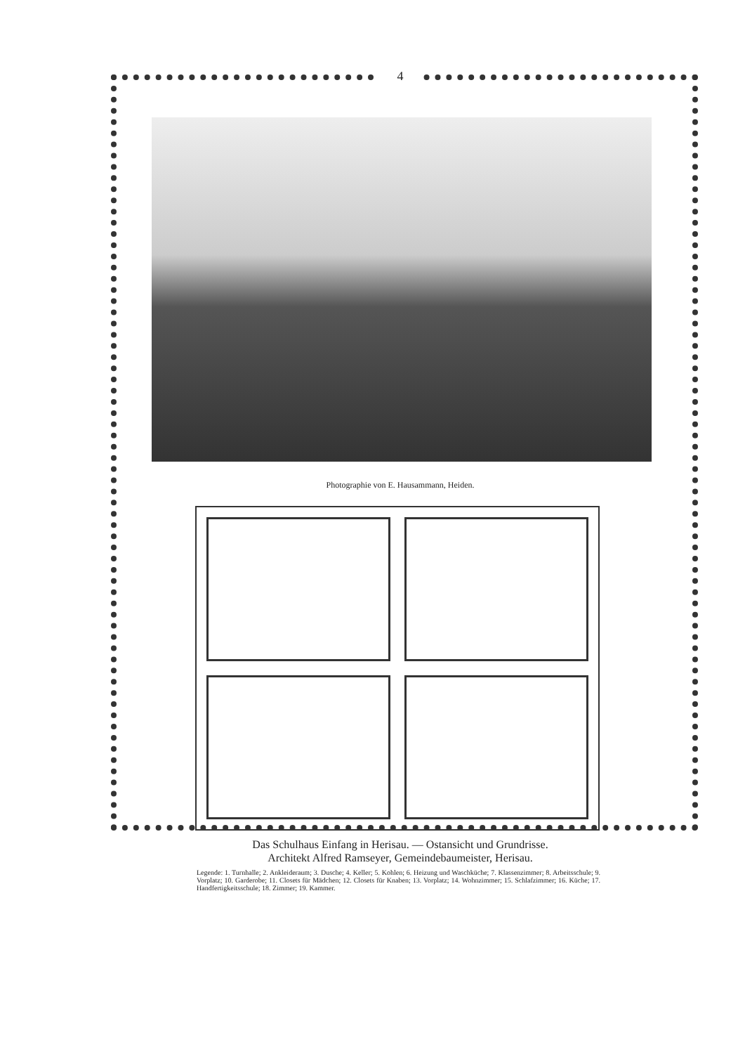4
Photographie von E. Hausammann, Heiden.
Das Schulhaus Einfang in Herisau. — Ostansicht und Grundrisse.
Architekt Alfred Ramseyer, Gemeindebaumeister, Herisau.
Legende: 1. Turnhalle; 2. Ankleideraum; 3. Dusche; 4. Keller; 5. Kohlen; 6. Heizung und Waschküche; 7. Klassenzimmer; 8. Arbeitsschule; 9. Vorplatz; 10. Garderobe; 11. Closets für Mädchen; 12. Closets für Knaben; 13. Vorplatz; 14. Wohnzimmer; 15. Schlafzimmer; 16. Küche; 17. Handfertigkeitsschule; 18. Zimmer; 19. Kammer.